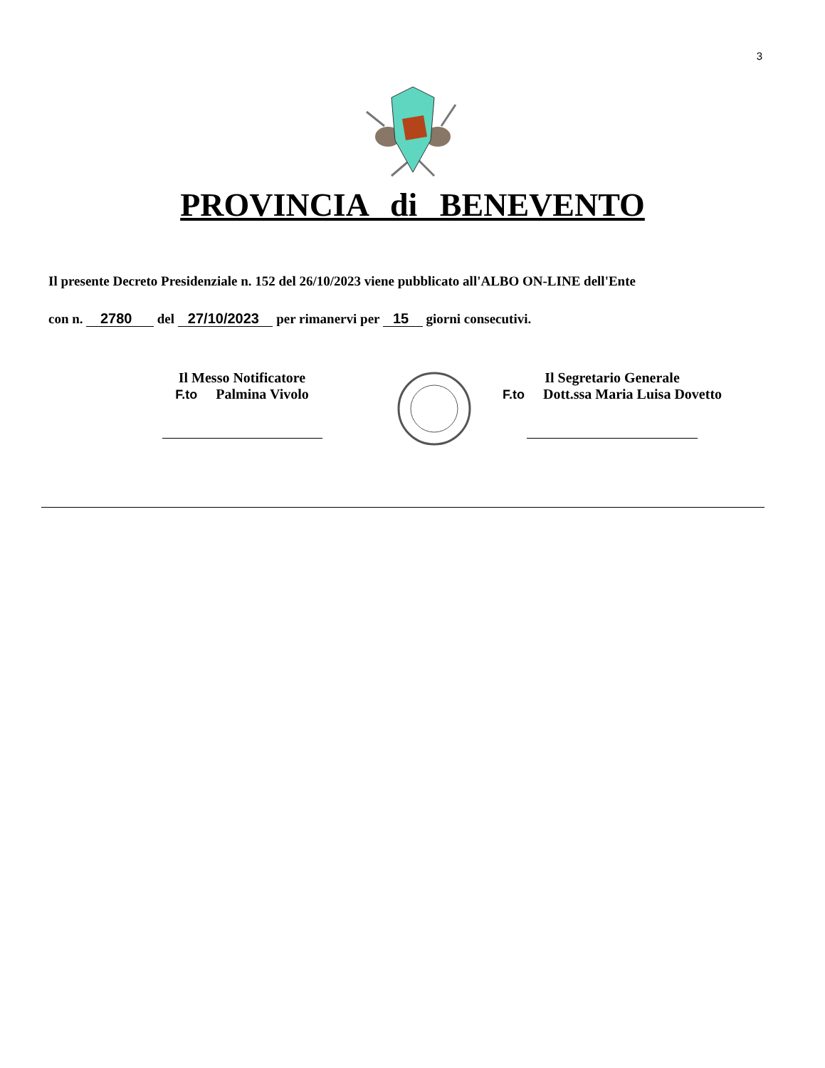3
PROVINCIA di BENEVENTO
Il presente Decreto Presidenziale n. 152 del 26/10/2023 viene pubblicato all'ALBO ON-LINE dell'Ente
con n. 2780 del 27/10/2023 per rimanervi per 15 giorni consecutivi.
Il Messo Notificatore
F.to Palmina Vivolo
Il Segretario Generale
F.to Dott.ssa Maria Luisa Dovetto